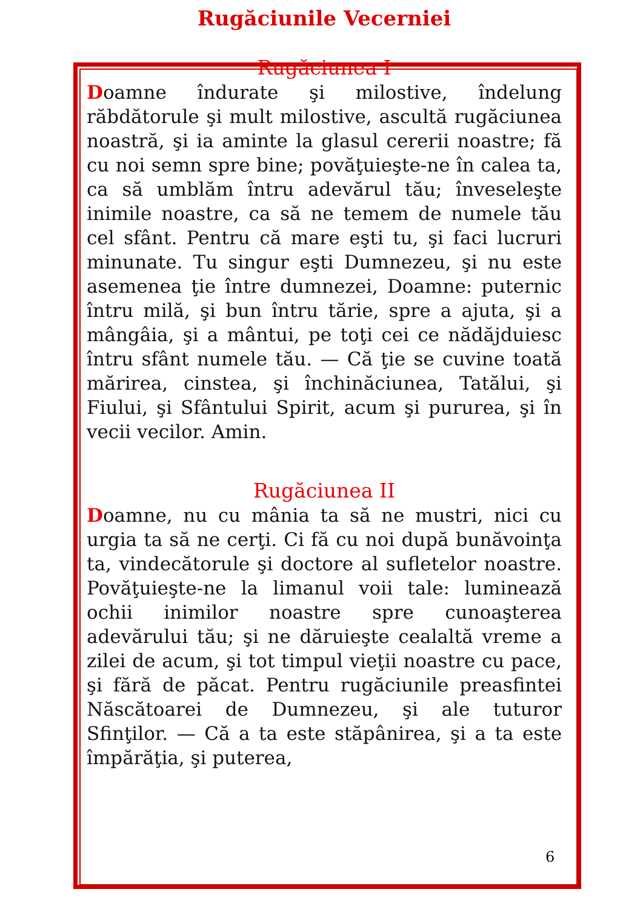Rugăciunile Vecerniei
Rugăciunea I
Doamne îndurate şi milostive, îndelung răbdătorule şi mult milostive, ascultă rugăciunea noastră, şi ia aminte la glasul cererii noastre; fă cu noi semn spre bine; povăţuieşte-ne în calea ta, ca să umblăm întru adevărul tău; înveseleşte inimile noastre, ca să ne temem de numele tău cel sfânt. Pentru că mare eşti tu, şi faci lucruri minunate. Tu singur eşti Dumnezeu, şi nu este asemenea ţie între dumnezei, Doamne: puternic întru milă, şi bun întru tărie, spre a ajuta, şi a mângâia, şi a mântui, pe toţi cei ce nădăjduiesc întru sfânt numele tău. — Că ţie se cuvine toată mărirea, cinstea, şi închinăciunea, Tatălui, şi Fiului, şi Sfântului Spirit, acum şi pururea, şi în vecii vecilor. Amin.
Rugăciunea II
Doamne, nu cu mânia ta să ne mustri, nici cu urgia ta să ne cerţi. Ci fă cu noi după bunăvoinţa ta, vindecătorule şi doctore al sufletelor noastre. Povăţuieşte-ne la limanul voii tale: luminează ochii inimilor noastre spre cunoaşterea adevărului tău; şi ne dăruieşte cealaltă vreme a zilei de acum, şi tot timpul vieţii noastre cu pace, şi fără de păcat. Pentru rugăciunile preasfintei Născătoarei de Dumnezeu, şi ale tuturor Sfinţilor. — Că a ta este stăpânirea, şi a ta este împărăţia, şi puterea,
6